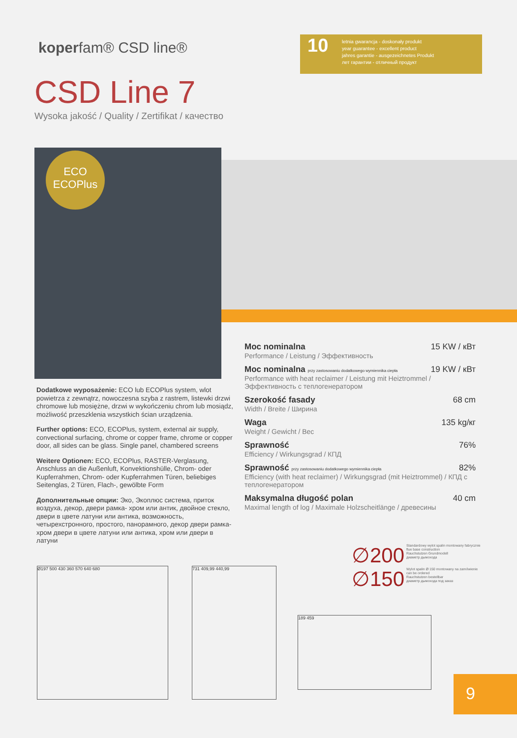koperfam® CSD line®
10
letnia gwarancja - doskonały produkt
year guarantee - excellent product
jahres garantie - ausgezeichnetes Produkt
лет гарантии - отличный продукт
CSD Line 7
Wysoka jakość / Quality / Zertifikat / качество
ECO
ECOPlus
Dodatkowe wyposażenie: ECO lub ECOPlus system, wlot powietrza z zewnątrz, nowoczesna szyba z rastrem, listewki drzwi chromowe lub mosiężne, drzwi w wykończeniu chrom lub mosiądz, możliwość przeszklenia wszystkich ścian urządzenia.
Further options: ECO, ECOPlus, system, external air supply, convectional surfacing, chrome or copper frame, chrome or copper door, all sides can be glass. Single panel, chambered screens
Weitere Optionen: ECO, ECOPlus, RASTER-Verglasung, Anschluss an die Außenluft, Konvektionshülle, Chrom- oder Kupferrahmen, Chrom- oder Kupferrahmen Türen, beliebiges Seitenglas, 2 Türen, Flach-, gewölbte Form
Дополнительные опции: Эко, Экоплюс система, приток воздуха, декор, двери рамка- хром или антик, двойное стекло, двери в цвете латуни или антика, возможность, четырехстронного, простого, панорамного, декор двери рамка- хром двери в цвете латуни или антика, хром или двери в латуни
Moc nominalna 15 KW / кВт
Performance / Leistung / Эффективность
Moc nominalna przy zastosowaniu dodatkowego wymiennika ciepła 19 KW / кВт
Performance with heat reclaimer / Leistung mit Heiztrommel / Эффективность с теплогенератором
Szerokość fasady 68 cm
Width / Breite / Ширина
Waga 135 kg/кг
Weight / Gewicht / Bec
Sprawność 76%
Efficiency / Wirkungsgrad / КПД
Sprawność przy zastosowaniu dodatkowego wymiennika ciepła 82%
Efficiency (with heat reclaimer) / Wirkungsgrad (mit Heiztrommel) / КПД с теплогенератором
Maksymalna długość polan 40 cm
Maximal length of log / Maximale Holzscheitlänge / древесины
∅200 Standardowy wylot spalin montowany fabrycznie
flue base construction
Rauchstutzen Grundmodell
диаметр дымохода
∅150 Wylot spalin Ø 150 montowany na zamówienie
can be ordered
Rauchstutzen bestellbar
диаметр дымохода под заказ
Ø197 500 430 360 570 640 680 731 409,99 440,99
189 459
9